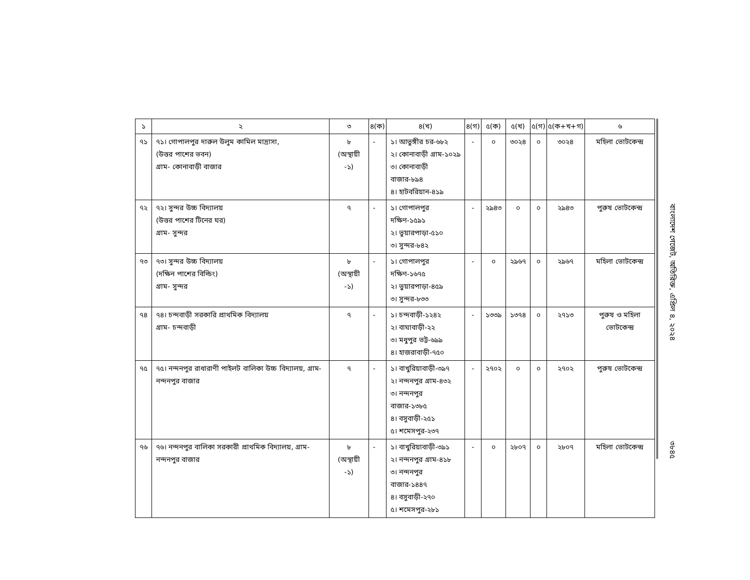| ১ | ২ | ৩ | ৪(ক) | ৪(খ) | ৪(গ) | ৫(ক) | ৫(খ) | ৫(গ) | ৫(ক+খ+গ) | ৬ |
| --- | --- | --- | --- | --- | --- | --- | --- | --- | --- | --- |
| ৭১ | ৭১। গোপালপুর দারুল উলুম কামিল মাদ্রাসা, (উত্তর পাশের ভবন) গ্রাম- কোনাবাড়ী বাজার | ৮ (অস্থায়ী -১) | - | ১। আভুঙ্গীর চর-৬৮২ ২। কোনাবাড়ী গ্রাম-১০২৯ ৩। কোনাবাড়ী বাজার-৮৯৪ ৪। হাটবরিয়ান-৪১৯ | - | ০ | ৩০২৪ | ০ | ৩০২৪ | মহিলা ভোটকেন্দ্র |
| ৭২ | ৭২। সুন্দর উচ্চ বিদ্যালয় (উত্তর পাশের টিনের ঘর) গ্রাম- সুন্দর | ৭ | - | ১। গোপালপুর দক্ষিণ-১৫৯১ ২। ভুয়ারপাড়া-৫১০ ৩। সুন্দর-৮৪২ | - | ২৯৪৩ | ০ | ০ | ২৯৪৩ | পুরুষ ভোটকেন্দ্র |
| ৭৩ | ৭৩। সুন্দর উচ্চ বিদ্যালয় (দক্ষিন পাশের বিল্ডিং) গ্রাম- সুন্দর | ৮ (অস্থায়ী -১) | - | ১। গোপালপুর দক্ষিণ-১৬৭৫ ২। ভুয়ারপাড়া-৪৫৯ ৩। সুন্দর-৮৩৩ | - | ০ | ২৯৬৭ | ০ | ২৯৬৭ | মহিলা ভোটকেন্দ্র |
| ৭৪ | ৭৪। চন্দবাড়ী সরকারি প্রাথমিক বিদ্যালয় গ্রাম- চন্দবাড়ী | ৭ | - | ১। চন্দবাড়ী-১২৪২ ২। বাঘাবাড়ী-২২ ৩। মধুপুর ভট্ট-৬৯৯ ৪। হাজরাবাড়ী-৭৫০ | - | ১৩৩৯ | ১৩৭৪ | ০ | ২৭১৩ | পুরুষ ও মহিলা ভোটকেন্দ্র |
| ৭৫ | ৭৫। নন্দনপুর রাধারাণী পাইলট বালিকা উচ্চ বিদ্যালয়, গ্রাম- নন্দনপুর বাজার | ৭ | - | ১। বাখুরিয়াবাড়ী-৩৯৭ ২। নন্দনপুর গ্রাম-৪৩২ ৩। নন্দনপুর বাজার-১৩৮৫ ৪। বসুবাড়ী-২৫১ ৫। শমেসপুর-২৩৭ | - | ২৭০২ | ০ | ০ | ২৭০২ | পুরুষ ভোটকেন্দ্র |
| ৭৬ | ৭৬। নন্দনপুর বালিকা সরকারী প্রাথমিক বিদ্যালয়, গ্রাম- নন্দনপুর বাজার | ৮ (অস্থায়ী -১) | - | ১। বাখুরিয়াবাড়ী-৩৯১ ২। নন্দনপুর গ্রাম-৪১৮ ৩। নন্দনপুর বাজার-১৪৪৭ ৪। বসুবাড়ী-২৭০ ৫। শমেসপুর-২৮১ | - | ০ | ২৮০৭ | ০ | ২৮০৭ | মহিলা ভোটকেন্দ্র |
বাংলাদেশ গেজেট, অতিরিক্ত, এপ্রিল ৪, ২০২৪
৩৮৪৫